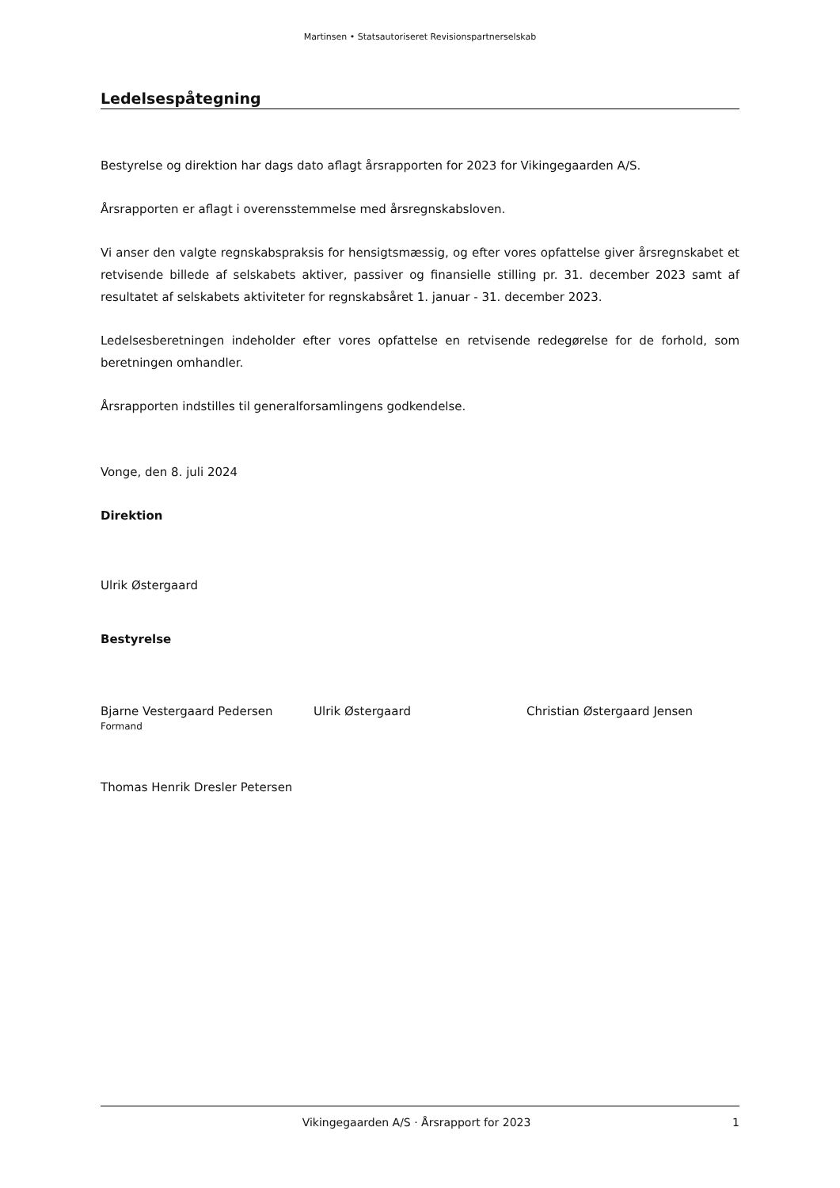Martinsen • Statsautoriseret Revisionspartnerselskab
Ledelsespåtegning
Bestyrelse og direktion har dags dato aflagt årsrapporten for 2023 for Vikingegaarden A/S.
Årsrapporten er aflagt i overensstemmelse med årsregnskabsloven.
Vi anser den valgte regnskabspraksis for hensigtsmæssig, og efter vores opfattelse giver årsregnskabet et retvisende billede af selskabets aktiver, passiver og finansielle stilling pr. 31. december 2023 samt af resultatet af selskabets aktiviteter for regnskabsåret 1. januar - 31. december 2023.
Ledelsesberetningen indeholder efter vores opfattelse en retvisende redegørelse for de forhold, som beretningen omhandler.
Årsrapporten indstilles til generalforsamlingens godkendelse.
Vonge, den 8. juli 2024
Direktion
Ulrik Østergaard
Bestyrelse
Bjarne Vestergaard Pedersen
Formand
Ulrik Østergaard Christian Østergaard Jensen
Thomas Henrik Dresler Petersen
Vikingegaarden A/S · Årsrapport for 2023 1